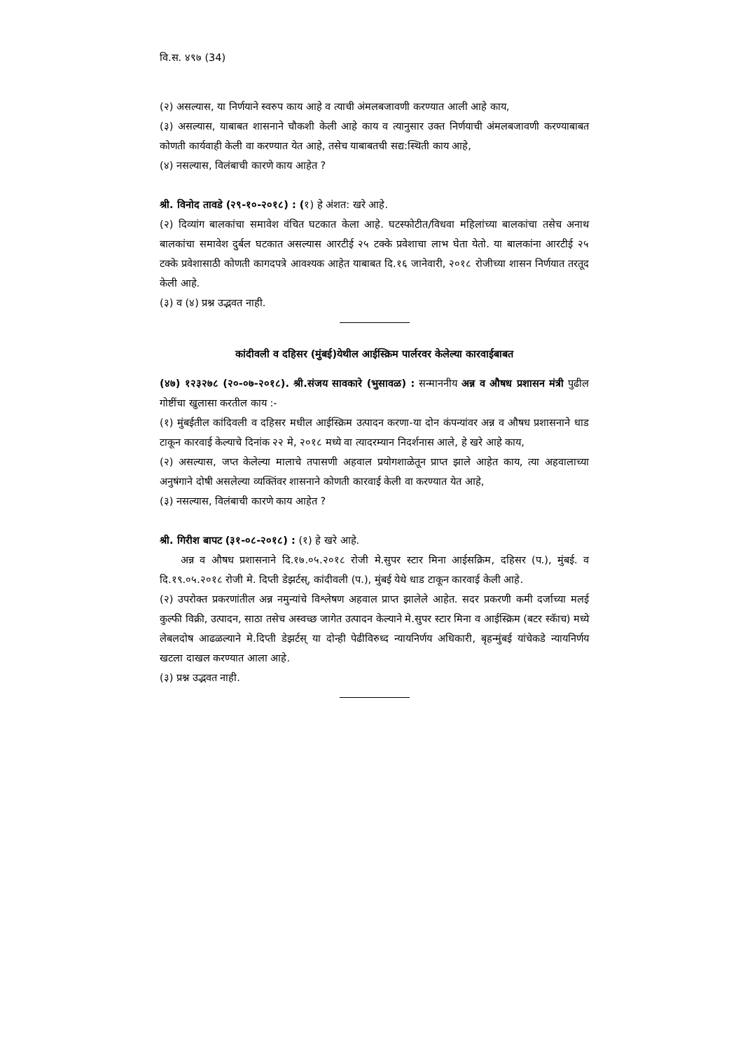वि.स. ४९७ (34)
(२) असल्यास, या निर्णयाने स्वरुप काय आहे व त्याची अंमलबजावणी करण्यात आली आहे काय,
(३) असल्यास, याबाबत शासनाने चौकशी केली आहे काय व त्यानुसार उक्त निर्णयाची अंमलबजावणी करण्याबाबत कोणती कार्यवाही केली वा करण्यात येत आहे, तसेच याबाबतची सद्य:स्थिती काय आहे,
(४) नसल्यास, विलंबाची कारणे काय आहेत ?
श्री. विनोद तावडे (२९-१०-२०१८) : (१) हे अंशत: खरे आहे.
(२) दिव्यांग बालकांचा समावेश वंचित घटकात केला आहे. घटस्फोटीत/विधवा महिलांच्या बालकांचा तसेच अनाथ बालकांचा समावेश दुर्बल घटकात असल्यास आरटीई २५ टक्के प्रवेशाचा लाभ घेता येतो. या बालकांना आरटीई २५ टक्के प्रवेशासाठी कोणती कागदपत्रे आवश्यक आहेत याबाबत दि.१६ जानेवारी, २०१८ रोजीच्या शासन निर्णयात तरतूद केली आहे.
(३) व (४) प्रश्न उद्भवत नाही.
कांदीवली व दहिसर (मुंबई)येथील आईस्क्रिम पार्लरवर केलेल्या कारवाईबाबत
(४७) १२३२७८ (२०-०७-२०१८). श्री.संजय सावकारे (भुसावळ) : सन्माननीय अन्न व औषध प्रशासन मंत्री पुढील गोष्टींचा खुलासा करतील काय :-
(१) मुंबईतील कांदिवली व दहिसर मधील आईस्क्रिम उत्पादन करणा-या दोन कंपन्यांवर अन्न व औषध प्रशासनाने धाड टाकून कारवाई केल्याचे दिनांक २२ मे, २०१८ मध्ये वा त्यादरम्यान निदर्शनास आले, हे खरे आहे काय,
(२) असल्यास, जप्त केलेल्या मालाचे तपासणी अहवाल प्रयोगशाळेतून प्राप्त झाले आहेत काय, त्या अहवालाच्या अनुषंगाने दोषी असलेल्या व्यक्तिंवर शासनाने कोणती कारवाई केली वा करण्यात येत आहे,
(३) नसल्यास, विलंबाची कारणे काय आहेत ?
श्री. गिरीश बापट (३१-०८-२०१८) : (१) हे खरे आहे.
अन्न व औषध प्रशासनाने दि.१७.०५.२०१८ रोजी मे.सुपर स्टार मिना आईसक्रिम, दहिसर (प.), मुंबई. व दि.१९.०५.२०१८ रोजी मे. दिप्ती डेझर्टस्, कांदीवली (प.), मुंबई येथे धाड टाकून कारवाई केली आहे.
(२) उपरोक्त प्रकरणांतील अन्न नमुन्यांचे विश्लेषण अहवाल प्राप्त झालेले आहेत. सदर प्रकरणी कमी दर्जाच्या मलई कुल्फी विक्री, उत्पादन, साठा तसेच अस्वच्छ जागेत उत्पादन केल्याने मे.सुपर स्टार मिना व आईस्क्रिम (बटर स्कॅाच) मध्ये लेबलदोष आढळल्याने मे.दिप्ती डेझर्टस् या दोन्ही पेढीविरुध्द न्यायनिर्णय अधिकारी, बृहन्मुंबई यांचेकडे न्यायनिर्णय खटला दाखल करण्यात आला आहे.
(३) प्रश्न उद्भवत नाही.